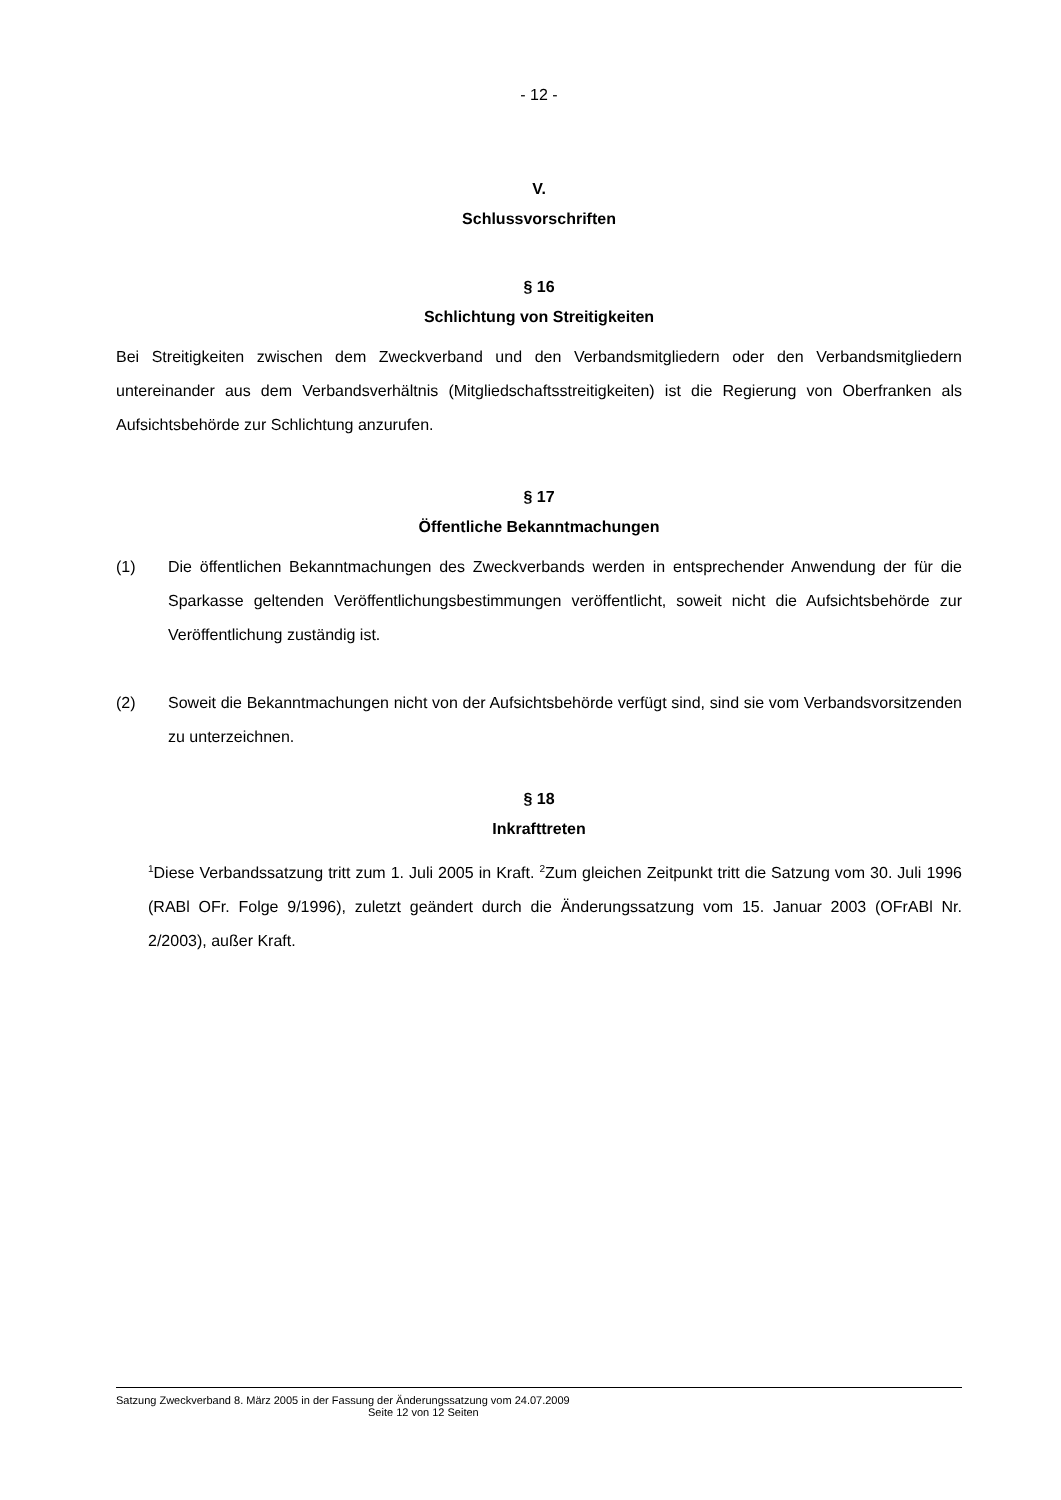- 12 -
V.
Schlussvorschriften
§ 16
Schlichtung von Streitigkeiten
Bei Streitigkeiten zwischen dem Zweckverband und den Verbandsmitgliedern oder den Verbandsmitgliedern untereinander aus dem Verbandsverhältnis (Mitgliedschaftsstreitigkeiten) ist die Regierung von Oberfranken als Aufsichtsbehörde zur Schlichtung anzurufen.
§ 17
Öffentliche Bekanntmachungen
(1) Die öffentlichen Bekanntmachungen des Zweckverbands werden in entsprechender Anwendung der für die Sparkasse geltenden Veröffentlichungsbestimmungen veröffentlicht, soweit nicht die Aufsichtsbehörde zur Veröffentlichung zuständig ist.
(2) Soweit die Bekanntmachungen nicht von der Aufsichtsbehörde verfügt sind, sind sie vom Verbandsvorsitzenden zu unterzeichnen.
§ 18
Inkrafttreten
<sup>1</sup> Diese Verbandssatzung tritt zum 1. Juli 2005 in Kraft. <sup>2</sup>Zum gleichen Zeitpunkt tritt die Satzung vom 30. Juli 1996 (RABl OFr. Folge 9/1996), zuletzt geändert durch die Änderungssatzung vom 15. Januar 2003 (OFrABl Nr. 2/2003), außer Kraft.
Satzung Zweckverband 8. März 2005 in der Fassung der Änderungssatzung vom 24.07.2009
Seite 12 von 12 Seiten